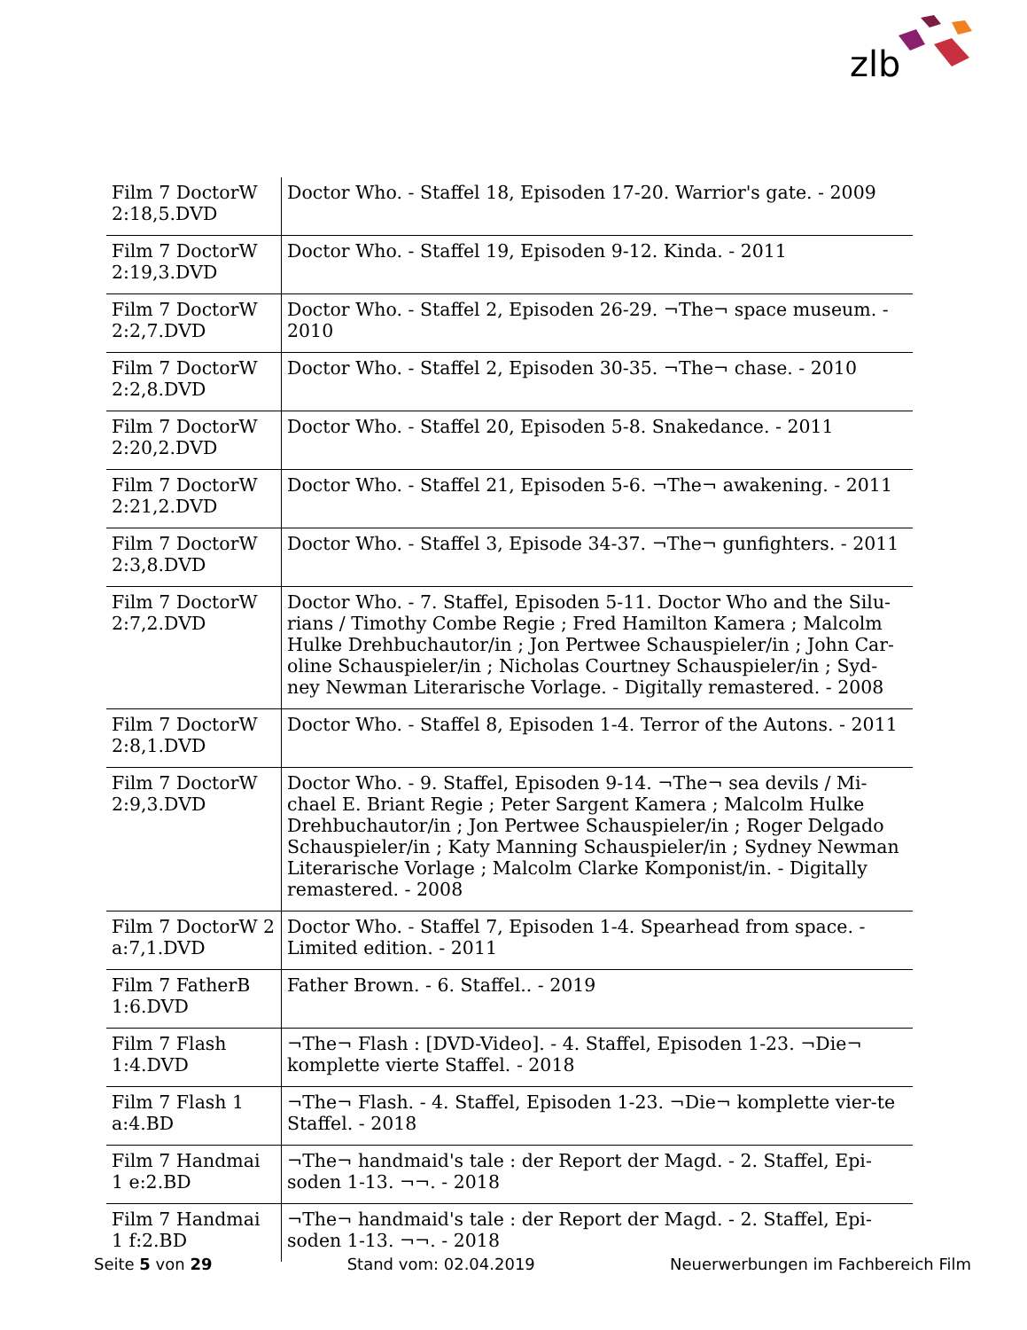zlb
| Film 7 DoctorW 2:18,5.DVD | Doctor Who. - Staffel 18, Episoden 17-20. Warrior's gate. - 2009 |
| Film 7 DoctorW 2:19,3.DVD | Doctor Who. - Staffel 19, Episoden 9-12. Kinda. - 2011 |
| Film 7 DoctorW 2:2,7.DVD | Doctor Who. - Staffel 2, Episoden 26-29. ¬The¬ space museum. - 2010 |
| Film 7 DoctorW 2:2,8.DVD | Doctor Who. - Staffel 2, Episoden 30-35. ¬The¬ chase. - 2010 |
| Film 7 DoctorW 2:20,2.DVD | Doctor Who. - Staffel 20, Episoden 5-8. Snakedance. - 2011 |
| Film 7 DoctorW 2:21,2.DVD | Doctor Who. - Staffel 21, Episoden 5-6. ¬The¬ awakening. - 2011 |
| Film 7 DoctorW 2:3,8.DVD | Doctor Who. - Staffel 3, Episode 34-37. ¬The¬ gunfighters. - 2011 |
| Film 7 DoctorW 2:7,2.DVD | Doctor Who. - 7. Staffel, Episoden 5-11. Doctor Who and the Silu-rians / Timothy Combe Regie ; Fred Hamilton Kamera ; Malcolm Hulke Drehbuchautor/in ; Jon Pertwee Schauspieler/in ; John Car-oline Schauspieler/in ; Nicholas Courtney Schauspieler/in ; Syd-ney Newman Literarische Vorlage. - Digitally remastered. - 2008 |
| Film 7 DoctorW 2:8,1.DVD | Doctor Who. - Staffel 8, Episoden 1-4. Terror of the Autons. - 2011 |
| Film 7 DoctorW 2:9,3.DVD | Doctor Who. - 9. Staffel, Episoden 9-14. ¬The¬ sea devils / Mi-chael E. Briant Regie ; Peter Sargent Kamera ; Malcolm Hulke Drehbuchautor/in ; Jon Pertwee Schauspieler/in ; Roger Delgado Schauspieler/in ; Katy Manning Schauspieler/in ; Sydney Newman Literarische Vorlage ; Malcolm Clarke Komponist/in. - Digitally remastered. - 2008 |
| Film 7 DoctorW 2 a:7,1.DVD | Doctor Who. - Staffel 7, Episoden 1-4. Spearhead from space. - Limited edition. - 2011 |
| Film 7 FatherB 1:6.DVD | Father Brown. - 6. Staffel.. - 2019 |
| Film 7 Flash 1:4.DVD | ¬The¬ Flash : [DVD-Video]. - 4. Staffel, Episoden 1-23. ¬Die¬ komplette vierte Staffel. - 2018 |
| Film 7 Flash 1 a:4.BD | ¬The¬ Flash. - 4. Staffel, Episoden 1-23. ¬Die¬ komplette vier-te Staffel. - 2018 |
| Film 7 Handmai 1 e:2.BD | ¬The¬ handmaid's tale : der Report der Magd. - 2. Staffel, Epi-soden 1-13. ¬¬. - 2018 |
| Film 7 Handmai 1 f:2.BD | ¬The¬ handmaid's tale : der Report der Magd. - 2. Staffel, Epi-soden 1-13. ¬¬. - 2018 |
Seite 5 von 29 Stand vom: 02.04.2019 Neuerwerbungen im Fachbereich Film